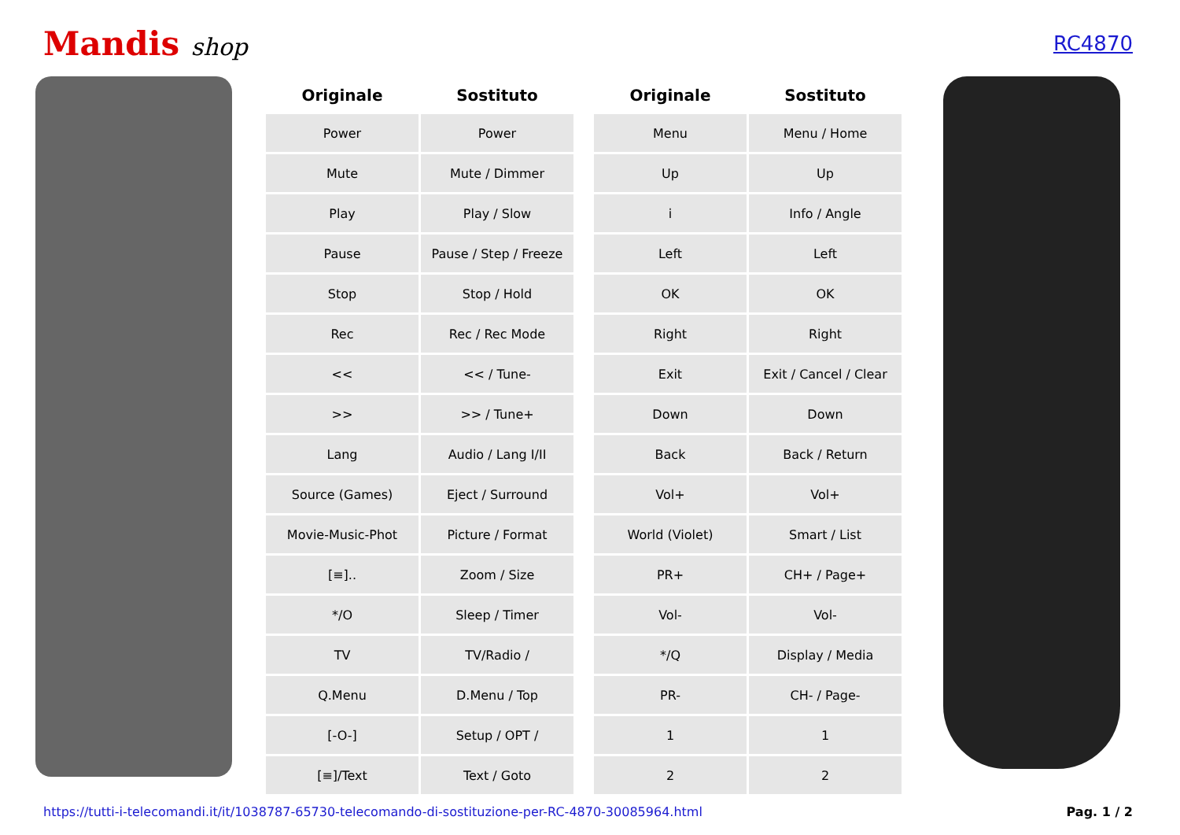Mandis shop
RC4870
| Originale | Sostituto |
| --- | --- |
| Power | Power |
| Mute | Mute / Dimmer |
| Play | Play / Slow |
| Pause | Pause / Step / Freeze |
| Stop | Stop / Hold |
| Rec | Rec / Rec Mode |
| << | << / Tune- |
| >> | >> / Tune+ |
| Lang | Audio / Lang I/II |
| Source (Games) | Eject / Surround |
| Movie-Music-Phot | Picture / Format |
| [≡].. | Zoom / Size |
| */O | Sleep / Timer |
| TV | TV/Radio / |
| Q.Menu | D.Menu / Top |
| [-O-] | Setup / OPT / |
| [≡]/Text | Text / Goto |
| Originale | Sostituto |
| --- | --- |
| Menu | Menu / Home |
| Up | Up |
| i | Info / Angle |
| Left | Left |
| OK | OK |
| Right | Right |
| Exit | Exit / Cancel / Clear |
| Down | Down |
| Back | Back / Return |
| Vol+ | Vol+ |
| World (Violet) | Smart / List |
| PR+ | CH+ / Page+ |
| Vol- | Vol- |
| */Q | Display / Media |
| PR- | CH- / Page- |
| 1 | 1 |
| 2 | 2 |
https://tutti-i-telecomandi.it/it/1038787-65730-telecomando-di-sostituzione-per-RC-4870-30085964.html Pag. 1 / 2